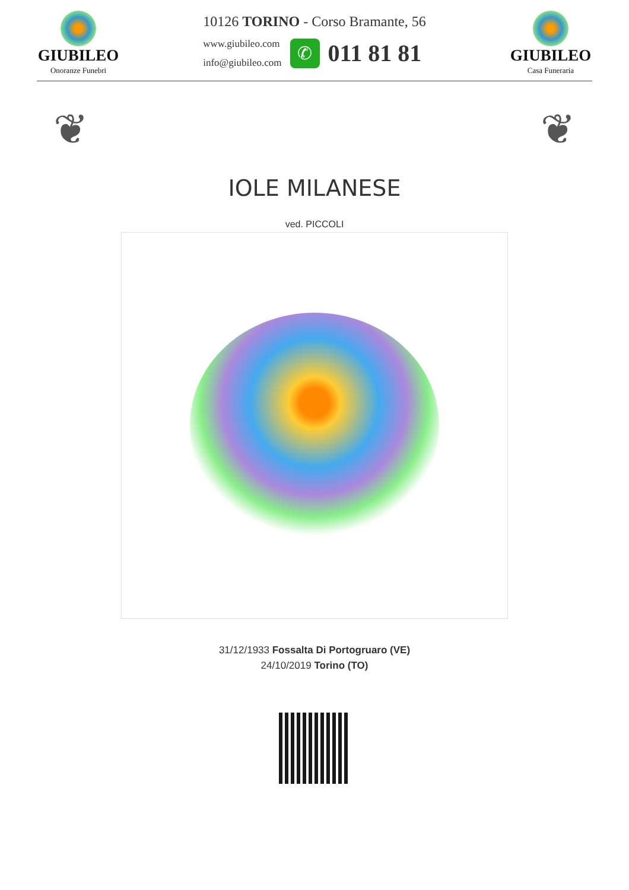GIUBILEO
Onoranze Funebri
10126 TORINO - Corso Bramante, 56
www.giubileo.com
info@giubileo.com
✆
011 81 81
GIUBILEO
Casa Funeraria
❦ ❦
IOLE MILANESE
ved. PICCOLI
31/12/1933 Fossalta Di Portogruaro (VE)
24/10/2019 Torino (TO)